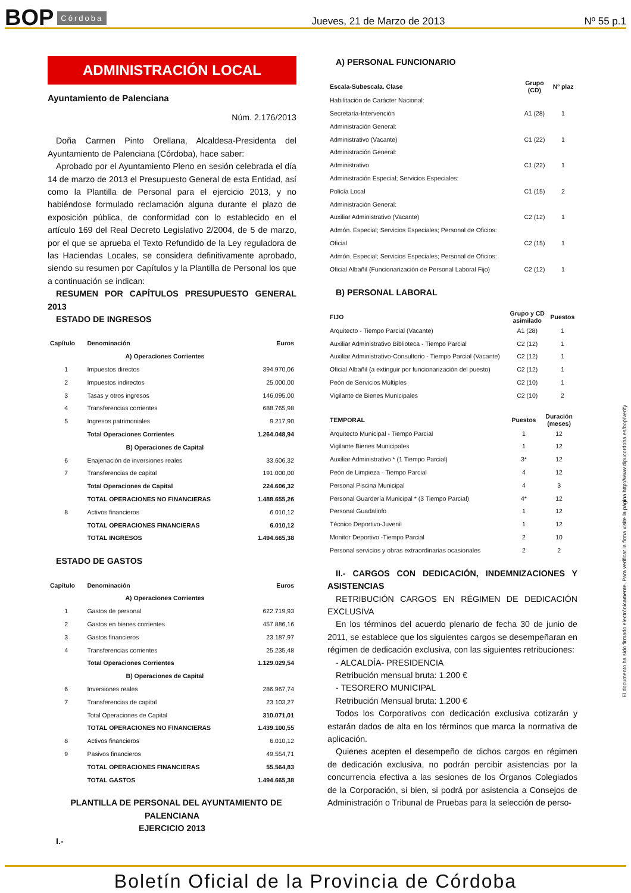BOP Córdoba Jueves, 21 de Marzo de 2013 Nº 55 p.1
ADMINISTRACIÓN LOCAL
Ayuntamiento de Palenciana
Núm. 2.176/2013
Doña Carmen Pinto Orellana, Alcaldesa-Presidenta del Ayuntamiento de Palenciana (Córdoba), hace saber:
Aprobado por el Ayuntamiento Pleno en sesión celebrada el día 14 de marzo de 2013 el Presupuesto General de esta Entidad, así como la Plantilla de Personal para el ejercicio 2013, y no habiéndose formulado reclamación alguna durante el plazo de exposición pública, de conformidad con lo establecido en el artículo 169 del Real Decreto Legislativo 2/2004, de 5 de marzo, por el que se aprueba el Texto Refundido de la Ley reguladora de las Haciendas Locales, se considera definitivamente aprobado, siendo su resumen por Capítulos y la Plantilla de Personal los que a continuación se indican:
RESUMEN POR CAPÍTULOS PRESUPUESTO GENERAL 2013
ESTADO DE INGRESOS
| Capítulo | Denominación | Euros |
| --- | --- | --- |
| | A) Operaciones Corrientes | |
| 1 | Impuestos directos | 394.970,06 |
| 2 | Impuestos indirectos | 25.000,00 |
| 3 | Tasas y otros ingresos | 146.095,00 |
| 4 | Transferencias corrientes | 688.765,98 |
| 5 | Ingresos patrimoniales | 9.217,90 |
| | Total Operaciones Corrientes | 1.264.048,94 |
| | B) Operaciones de Capital | |
| 6 | Enajenación de inversiones reales | 33.606,32 |
| 7 | Transferencias de capital | 191.000,00 |
| | Total Operaciones de Capital | 224.606,32 |
| | TOTAL OPERACIONES NO FINANCIERAS | 1.488.655,26 |
| 8 | Activos financieros | 6.010,12 |
| | TOTAL OPERACIONES FINANCIERAS | 6.010,12 |
| | TOTAL INGRESOS | 1.494.665,38 |
ESTADO DE GASTOS
| Capítulo | Denominación | Euros |
| --- | --- | --- |
| | A) Operaciones Corrientes | |
| 1 | Gastos de personal | 622.719,93 |
| 2 | Gastos en bienes corrientes | 457.886,16 |
| 3 | Gastos financieros | 23.187,97 |
| 4 | Transferencias corrientes | 25.235,48 |
| | Total Operaciones Corrientes | 1.129.029,54 |
| | B) Operaciones de Capital | |
| 6 | Inversiones reales | 286.967,74 |
| 7 | Transferencias de capital | 23.103,27 |
| | Total Operaciones de Capital | 310.071,01 |
| | TOTAL OPERACIONES NO FINANCIERAS | 1.439.100,55 |
| 8 | Activos financieros | 6.010,12 |
| 9 | Pasivos financieros | 49.554,71 |
| | TOTAL OPERACIONES FINANCIERAS | 55.564,83 |
| | TOTAL GASTOS | 1.494.665,38 |
PLANTILLA DE PERSONAL DEL AYUNTAMIENTO DE PALENCIANA
EJERCICIO 2013
I.-
A) PERSONAL FUNCIONARIO
| Escala-Subescala. Clase | Grupo (CD) | Nº plaz |
| --- | --- | --- |
| Habilitación de Carácter Nacional: | | |
| Secretaría-Intervención | A1 (28) | 1 |
| Administración General: | | |
| Administrativo (Vacante) | C1 (22) | 1 |
| Administración General: | | |
| Administrativo | C1 (22) | 1 |
| Administración Especial; Servicios Especiales: | | |
| Policía Local | C1 (15) | 2 |
| Administración General: | | |
| Auxiliar Administrativo (Vacante) | C2 (12) | 1 |
| Admón. Especial; Servicios Especiales; Personal de Oficios: | | |
| Oficial | C2 (15) | 1 |
| Admón. Especial; Servicios Especiales; Personal de Oficios: | | |
| Oficial Albañil (Funcionarización de Personal Laboral Fijo) | C2 (12) | 1 |
B) PERSONAL LABORAL
| FIJO | Grupo y CD asimilado | Puestos |
| --- | --- | --- |
| Arquitecto - Tiempo Parcial (Vacante) | A1 (28) | 1 |
| Auxiliar Administrativo Biblioteca - Tiempo Parcial | C2 (12) | 1 |
| Auxiliar Administrativo-Consultorio - Tiempo Parcial (Vacante) | C2 (12) | 1 |
| Oficial Albañil (a extinguir por funcionarización del puesto) | C2 (12) | 1 |
| Peón de Servicios Múltiples | C2 (10) | 1 |
| Vigilante de Bienes Municipales | C2 (10) | 2 |
| TEMPORAL | Puestos | Duración (meses) |
| --- | --- | --- |
| Arquitecto Municipal - Tiempo Parcial | 1 | 12 |
| Vigilante Bienes Municipales | 1 | 12 |
| Auxiliar Administrativo * (1 Tiempo Parcial) | 3* | 12 |
| Peón de Limpieza - Tiempo Parcial | 4 | 12 |
| Personal Piscina Municipal | 4 | 3 |
| Personal Guardería Municipal * (3 Tiempo Parcial) | 4* | 12 |
| Personal Guadalinfo | 1 | 12 |
| Técnico Deportivo-Juvenil | 1 | 12 |
| Monitor Deportivo -Tiempo Parcial | 2 | 10 |
| Personal servicios y obras extraordinarias ocasionales | 2 | 2 |
II.- CARGOS CON DEDICACIÓN, INDEMNIZACIONES Y ASISTENCIAS
RETRIBUCIÓN CARGOS EN RÉGIMEN DE DEDICACIÓN EXCLUSIVA
En los términos del acuerdo plenario de fecha 30 de junio de 2011, se establece que los siguientes cargos se desempeñaran en régimen de dedicación exclusiva, con las siguientes retribuciones:
- ALCALDÍA- PRESIDENCIA
Retribución mensual bruta: 1.200 €
- TESORERO MUNICIPAL
Retribución Mensual bruta: 1.200 €
Todos los Corporativos con dedicación exclusiva cotizarán y estarán dados de alta en los términos que marca la normativa de aplicación.
Quienes acepten el desempeño de dichos cargos en régimen de dedicación exclusiva, no podrán percibir asistencias por la concurrencia efectiva a las sesiones de los Órganos Colegiados de la Corporación, si bien, si podrá por asistencia a Consejos de Administración o Tribunal de Pruebas para la selección de perso-
El documento ha sido firmado electrónicamente. Para verificar la firma visite la página http://www.dipucordoba.es/bop/verify
Boletín Oficial de la Provincia de Córdoba